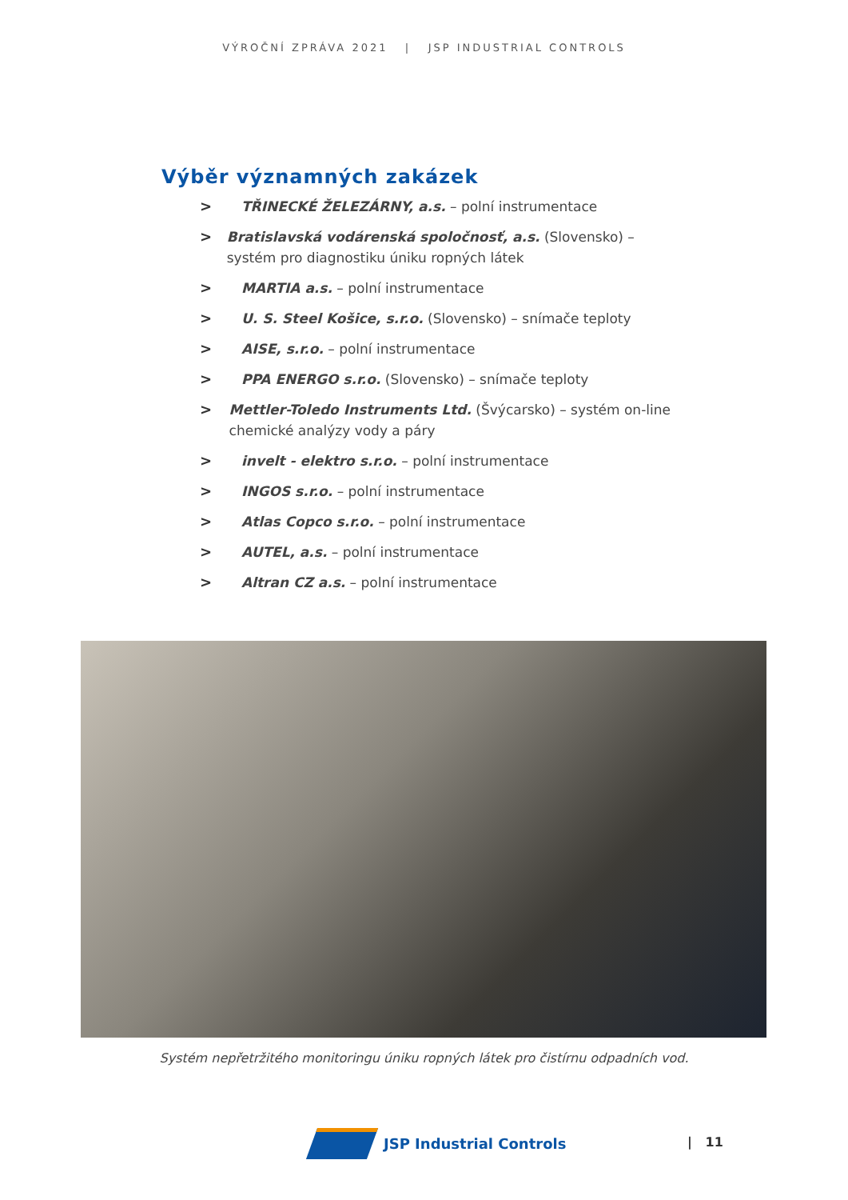VÝROČNÍ ZPRÁVA 2021 | JSP INDUSTRIAL CONTROLS
Výběr významných zakázek
> TŘINECKÉ ŽELEZÁRNY, a.s. – polní instrumentace
> Bratislavská vodárenská spoločnosť, a.s. (Slovensko) – systém pro diagnostiku úniku ropných látek
> MARTIA a.s. – polní instrumentace
> U. S. Steel Košice, s.r.o. (Slovensko) – snímače teploty
> AISE, s.r.o. – polní instrumentace
> PPA ENERGO s.r.o. (Slovensko) – snímače teploty
> Mettler-Toledo Instruments Ltd. (Švýcarsko) – systém on-line chemické analýzy vody a páry
> invelt - elektro s.r.o. – polní instrumentace
> INGOS s.r.o. – polní instrumentace
> Atlas Copco s.r.o. – polní instrumentace
> AUTEL, a.s. – polní instrumentace
> Altran CZ a.s. – polní instrumentace
Systém nepřetržitého monitoringu úniku ropných látek pro čistírnu odpadních vod.
JSP Industrial Controls | 11